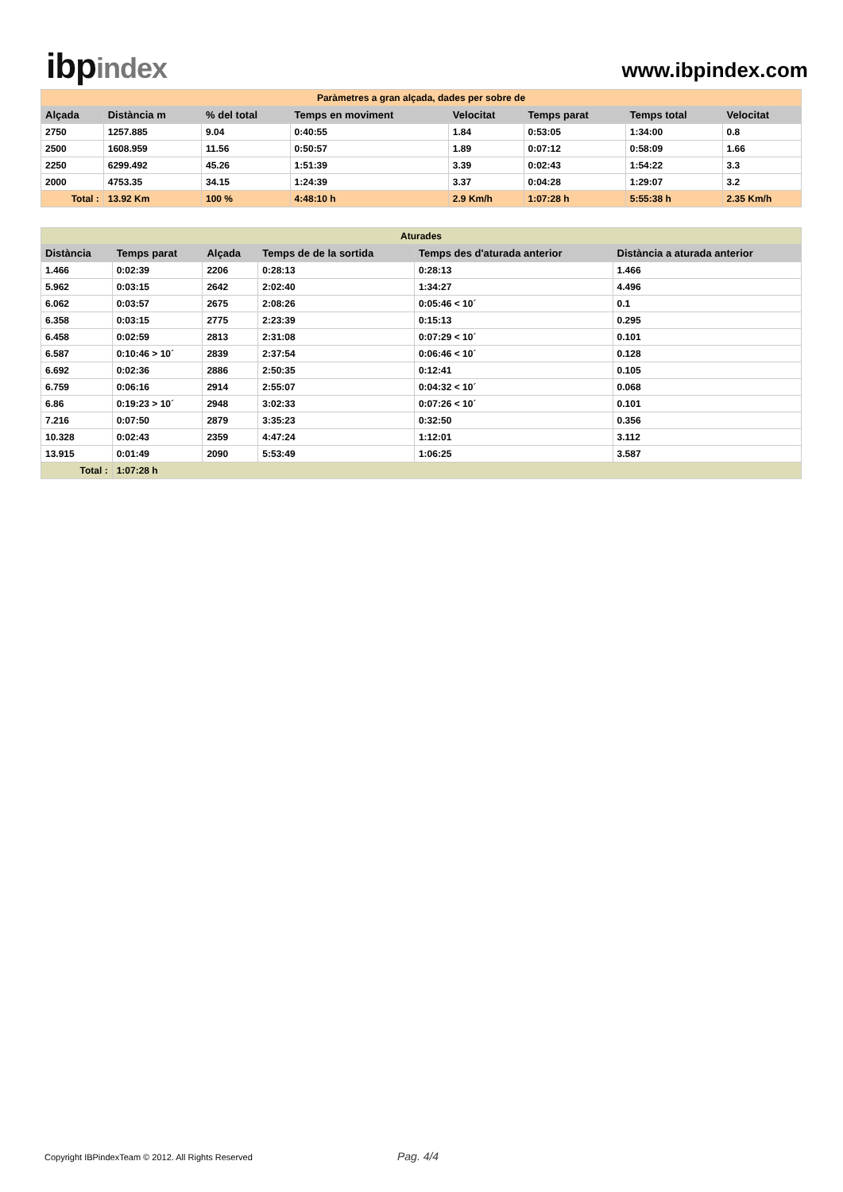ibpindex
www.ibpindex.com
| Paràmetres a gran alçada, dades per sobre de | | | | | | | | |
| Alçada | Distància m | % del total | Temps en moviment | | Velocitat | Temps parat | Temps total | Velocitat |
| 2750 | 1257.885 | 9.04 | 0:40:55 | | 1.84 | 0:53:05 | 1:34:00 | 0.8 |
| 2500 | 1608.959 | 11.56 | 0:50:57 | | 1.89 | 0:07:12 | 0:58:09 | 1.66 |
| 2250 | 6299.492 | 45.26 | 1:51:39 | | 3.39 | 0:02:43 | 1:54:22 | 3.3 |
| 2000 | 4753.35 | 34.15 | 1:24:39 | | 3.37 | 0:04:28 | 1:29:07 | 3.2 |
| Total : | 13.92 Km | 100 % | | 4:48:10 h | 2.9 Km/h | 1:07:28 h | 5:55:38 h | 2.35 Km/h |
| Aturades | | | | | |
| Distància | Temps parat | Alçada | Temps de de la sortida | Temps des d'aturada anterior | Distància a aturada anterior |
| 1.466 | 0:02:39 | 2206 | 0:28:13 | 0:28:13 | 1.466 |
| 5.962 | 0:03:15 | 2642 | 2:02:40 | 1:34:27 | 4.496 |
| 6.062 | 0:03:57 | 2675 | 2:08:26 | 0:05:46 < 10´ | 0.1 |
| 6.358 | 0:03:15 | 2775 | 2:23:39 | 0:15:13 | 0.295 |
| 6.458 | 0:02:59 | 2813 | 2:31:08 | 0:07:29 < 10´ | 0.101 |
| 6.587 | 0:10:46 > 10´ | 2839 | 2:37:54 | 0:06:46 < 10´ | 0.128 |
| 6.692 | 0:02:36 | 2886 | 2:50:35 | 0:12:41 | 0.105 |
| 6.759 | 0:06:16 | 2914 | 2:55:07 | 0:04:32 < 10´ | 0.068 |
| 6.86 | 0:19:23 > 10´ | 2948 | 3:02:33 | 0:07:26 < 10´ | 0.101 |
| 7.216 | 0:07:50 | 2879 | 3:35:23 | 0:32:50 | 0.356 |
| 10.328 | 0:02:43 | 2359 | 4:47:24 | 1:12:01 | 3.112 |
| 13.915 | 0:01:49 | 2090 | 5:53:49 | 1:06:25 | 3.587 |
| Total : | 1:07:28 h | | | | |
Copyright IBPindexTeam © 2012. All Rights Reserved Pag. 4/4